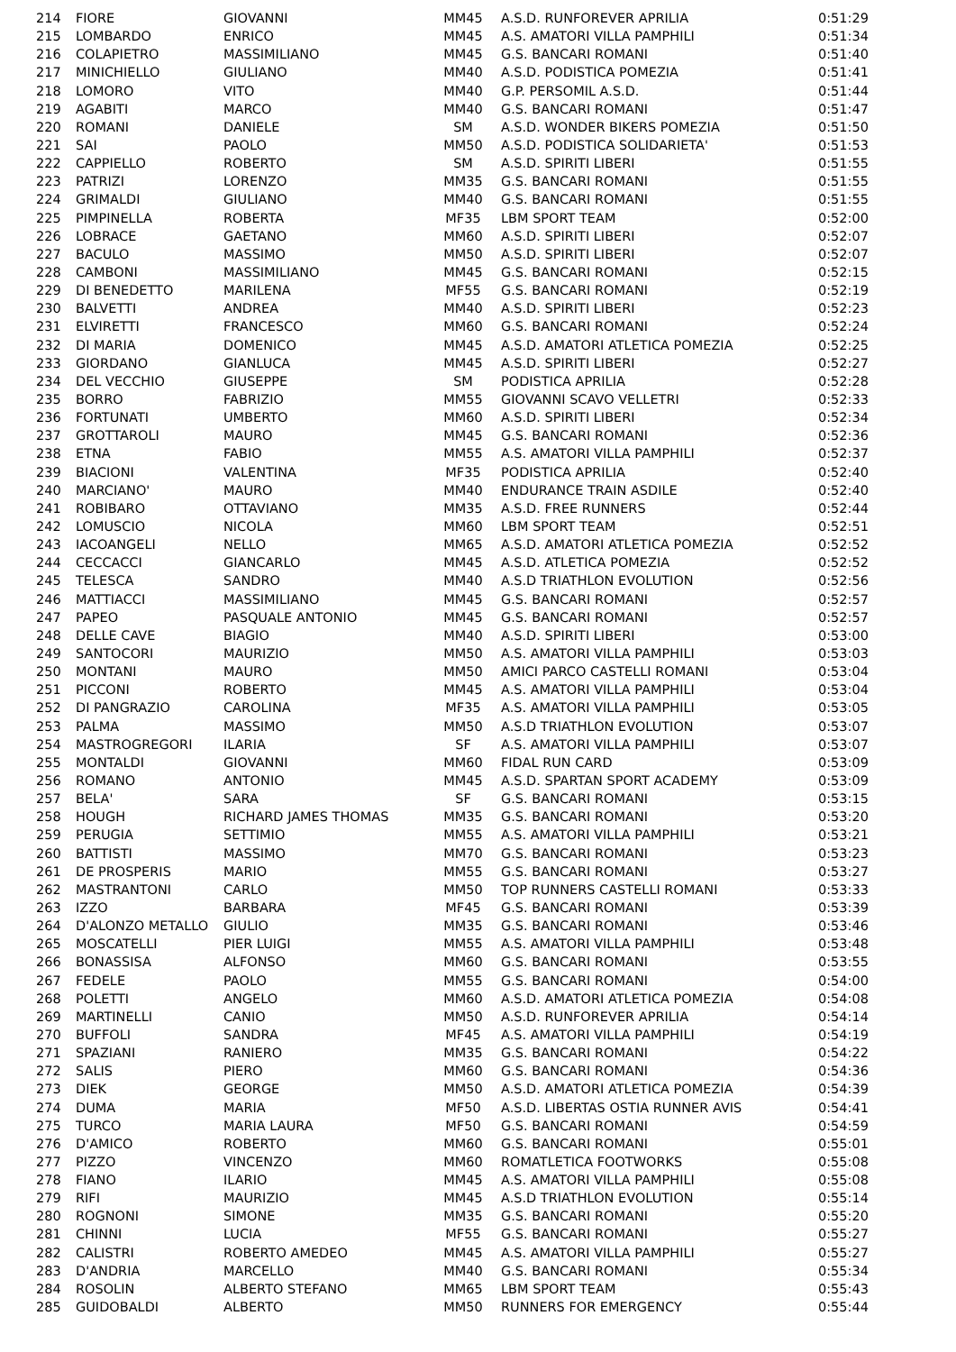| 214 | FIORE | GIOVANNI | MM45 | A.S.D. RUNFOREVER APRILIA | 0:51:29 |
| 215 | LOMBARDO | ENRICO | MM45 | A.S. AMATORI VILLA PAMPHILI | 0:51:34 |
| 216 | COLAPIETRO | MASSIMILIANO | MM45 | G.S. BANCARI ROMANI | 0:51:40 |
| 217 | MINICHIELLO | GIULIANO | MM40 | A.S.D. PODISTICA POMEZIA | 0:51:41 |
| 218 | LOMORO | VITO | MM40 | G.P. PERSOMIL A.S.D. | 0:51:44 |
| 219 | AGABITI | MARCO | MM40 | G.S. BANCARI ROMANI | 0:51:47 |
| 220 | ROMANI | DANIELE | SM | A.S.D. WONDER BIKERS POMEZIA | 0:51:50 |
| 221 | SAI | PAOLO | MM50 | A.S.D. PODISTICA SOLIDARIETA' | 0:51:53 |
| 222 | CAPPIELLO | ROBERTO | SM | A.S.D. SPIRITI LIBERI | 0:51:55 |
| 223 | PATRIZI | LORENZO | MM35 | G.S. BANCARI ROMANI | 0:51:55 |
| 224 | GRIMALDI | GIULIANO | MM40 | G.S. BANCARI ROMANI | 0:51:55 |
| 225 | PIMPINELLA | ROBERTA | MF35 | LBM SPORT TEAM | 0:52:00 |
| 226 | LOBRACE | GAETANO | MM60 | A.S.D. SPIRITI LIBERI | 0:52:07 |
| 227 | BACULO | MASSIMO | MM50 | A.S.D. SPIRITI LIBERI | 0:52:07 |
| 228 | CAMBONI | MASSIMILIANO | MM45 | G.S. BANCARI ROMANI | 0:52:15 |
| 229 | DI BENEDETTO | MARILENA | MF55 | G.S. BANCARI ROMANI | 0:52:19 |
| 230 | BALVETTI | ANDREA | MM40 | A.S.D. SPIRITI LIBERI | 0:52:23 |
| 231 | ELVIRETTI | FRANCESCO | MM60 | G.S. BANCARI ROMANI | 0:52:24 |
| 232 | DI MARIA | DOMENICO | MM45 | A.S.D. AMATORI ATLETICA POMEZIA | 0:52:25 |
| 233 | GIORDANO | GIANLUCA | MM45 | A.S.D. SPIRITI LIBERI | 0:52:27 |
| 234 | DEL VECCHIO | GIUSEPPE | SM | PODISTICA APRILIA | 0:52:28 |
| 235 | BORRO | FABRIZIO | MM55 | GIOVANNI SCAVO VELLETRI | 0:52:33 |
| 236 | FORTUNATI | UMBERTO | MM60 | A.S.D. SPIRITI LIBERI | 0:52:34 |
| 237 | GROTTAROLI | MAURO | MM45 | G.S. BANCARI ROMANI | 0:52:36 |
| 238 | ETNA | FABIO | MM55 | A.S. AMATORI VILLA PAMPHILI | 0:52:37 |
| 239 | BIACIONI | VALENTINA | MF35 | PODISTICA APRILIA | 0:52:40 |
| 240 | MARCIANO' | MAURO | MM40 | ENDURANCE TRAIN ASDILE | 0:52:40 |
| 241 | ROBIBARO | OTTAVIANO | MM35 | A.S.D. FREE RUNNERS | 0:52:44 |
| 242 | LOMUSCIO | NICOLA | MM60 | LBM SPORT TEAM | 0:52:51 |
| 243 | IACOANGELI | NELLO | MM65 | A.S.D. AMATORI ATLETICA POMEZIA | 0:52:52 |
| 244 | CECCACCI | GIANCARLO | MM45 | A.S.D. ATLETICA POMEZIA | 0:52:52 |
| 245 | TELESCA | SANDRO | MM40 | A.S.D TRIATHLON EVOLUTION | 0:52:56 |
| 246 | MATTIACCI | MASSIMILIANO | MM45 | G.S. BANCARI ROMANI | 0:52:57 |
| 247 | PAPEO | PASQUALE ANTONIO | MM45 | G.S. BANCARI ROMANI | 0:52:57 |
| 248 | DELLE CAVE | BIAGIO | MM40 | A.S.D. SPIRITI LIBERI | 0:53:00 |
| 249 | SANTOCORI | MAURIZIO | MM50 | A.S. AMATORI VILLA PAMPHILI | 0:53:03 |
| 250 | MONTANI | MAURO | MM50 | AMICI PARCO CASTELLI ROMANI | 0:53:04 |
| 251 | PICCONI | ROBERTO | MM45 | A.S. AMATORI VILLA PAMPHILI | 0:53:04 |
| 252 | DI PANGRAZIO | CAROLINA | MF35 | A.S. AMATORI VILLA PAMPHILI | 0:53:05 |
| 253 | PALMA | MASSIMO | MM50 | A.S.D TRIATHLON EVOLUTION | 0:53:07 |
| 254 | MASTROGREGORI | ILARIA | SF | A.S. AMATORI VILLA PAMPHILI | 0:53:07 |
| 255 | MONTALDI | GIOVANNI | MM60 | FIDAL RUN CARD | 0:53:09 |
| 256 | ROMANO | ANTONIO | MM45 | A.S.D. SPARTAN SPORT ACADEMY | 0:53:09 |
| 257 | BELA' | SARA | SF | G.S. BANCARI ROMANI | 0:53:15 |
| 258 | HOUGH | RICHARD JAMES THOMAS | MM35 | G.S. BANCARI ROMANI | 0:53:20 |
| 259 | PERUGIA | SETTIMIO | MM55 | A.S. AMATORI VILLA PAMPHILI | 0:53:21 |
| 260 | BATTISTI | MASSIMO | MM70 | G.S. BANCARI ROMANI | 0:53:23 |
| 261 | DE PROSPERIS | MARIO | MM55 | G.S. BANCARI ROMANI | 0:53:27 |
| 262 | MASTRANTONI | CARLO | MM50 | TOP RUNNERS CASTELLI ROMANI | 0:53:33 |
| 263 | IZZO | BARBARA | MF45 | G.S. BANCARI ROMANI | 0:53:39 |
| 264 | D'ALONZO METALLO | GIULIO | MM35 | G.S. BANCARI ROMANI | 0:53:46 |
| 265 | MOSCATELLI | PIER LUIGI | MM55 | A.S. AMATORI VILLA PAMPHILI | 0:53:48 |
| 266 | BONASSISA | ALFONSO | MM60 | G.S. BANCARI ROMANI | 0:53:55 |
| 267 | FEDELE | PAOLO | MM55 | G.S. BANCARI ROMANI | 0:54:00 |
| 268 | POLETTI | ANGELO | MM60 | A.S.D. AMATORI ATLETICA POMEZIA | 0:54:08 |
| 269 | MARTINELLI | CANIO | MM50 | A.S.D. RUNFOREVER APRILIA | 0:54:14 |
| 270 | BUFFOLI | SANDRA | MF45 | A.S. AMATORI VILLA PAMPHILI | 0:54:19 |
| 271 | SPAZIANI | RANIERO | MM35 | G.S. BANCARI ROMANI | 0:54:22 |
| 272 | SALIS | PIERO | MM60 | G.S. BANCARI ROMANI | 0:54:36 |
| 273 | DIEK | GEORGE | MM50 | A.S.D. AMATORI ATLETICA POMEZIA | 0:54:39 |
| 274 | DUMA | MARIA | MF50 | A.S.D. LIBERTAS OSTIA RUNNER AVIS | 0:54:41 |
| 275 | TURCO | MARIA LAURA | MF50 | G.S. BANCARI ROMANI | 0:54:59 |
| 276 | D'AMICO | ROBERTO | MM60 | G.S. BANCARI ROMANI | 0:55:01 |
| 277 | PIZZO | VINCENZO | MM60 | ROMATLETICA FOOTWORKS | 0:55:08 |
| 278 | FIANO | ILARIO | MM45 | A.S. AMATORI VILLA PAMPHILI | 0:55:08 |
| 279 | RIFI | MAURIZIO | MM45 | A.S.D TRIATHLON EVOLUTION | 0:55:14 |
| 280 | ROGNONI | SIMONE | MM35 | G.S. BANCARI ROMANI | 0:55:20 |
| 281 | CHINNI | LUCIA | MF55 | G.S. BANCARI ROMANI | 0:55:27 |
| 282 | CALISTRI | ROBERTO AMEDEO | MM45 | A.S. AMATORI VILLA PAMPHILI | 0:55:27 |
| 283 | D'ANDRIA | MARCELLO | MM40 | G.S. BANCARI ROMANI | 0:55:34 |
| 284 | ROSOLIN | ALBERTO STEFANO | MM65 | LBM SPORT TEAM | 0:55:43 |
| 285 | GUIDOBALDI | ALBERTO | MM50 | RUNNERS FOR EMERGENCY | 0:55:44 |